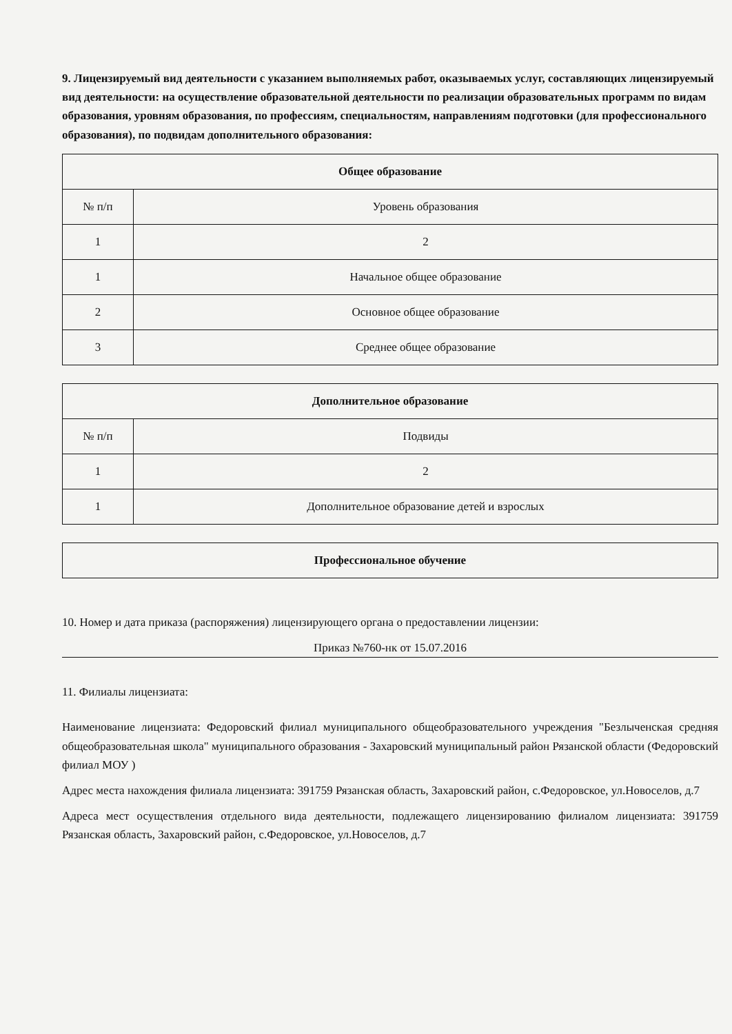9. Лицензируемый вид деятельности с указанием выполняемых работ, оказываемых услуг, составляющих лицензируемый вид деятельности: на осуществление образовательной деятельности по реализации образовательных программ по видам образования, уровням образования, по профессиям, специальностям, направлениям подготовки (для профессионального образования), по подвидам дополнительного образования:
| Общее образование | |
| --- | --- |
| № п/п | Уровень образования |
| 1 | 2 |
| 1 | Начальное общее образование |
| 2 | Основное общее образование |
| 3 | Среднее общее образование |
| Дополнительное образование | |
| --- | --- |
| № п/п | Подвиды |
| 1 | 2 |
| 1 | Дополнительное образование детей и взрослых |
| Профессиональное обучение |
| --- |
10. Номер и дата приказа (распоряжения) лицензирующего органа о предоставлении лицензии:
Приказ №760-нк от 15.07.2016
11. Филиалы лицензиата:
Наименование лицензиата: Федоровский филиал муниципального общеобразовательного учреждения "Безлыченская средняя общеобразовательная школа" муниципального образования - Захаровский муниципальный район Рязанской области (Федоровский филиал МОУ )
Адрес места нахождения филиала лицензиата: 391759 Рязанская область, Захаровский район, с.Федоровское, ул.Новоселов, д.7
Адреса мест осуществления отдельного вида деятельности, подлежащего лицензированию филиалом лицензиата: 391759 Рязанская область, Захаровский район, с.Федоровское, ул.Новоселов, д.7